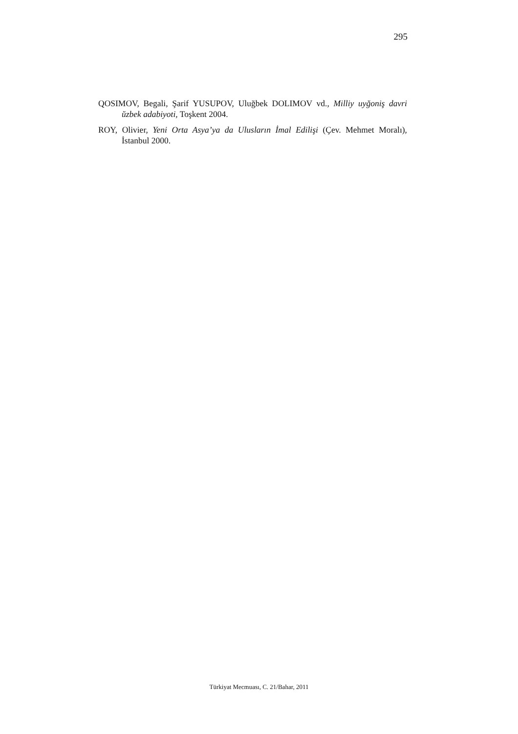295
QOSIMOV, Begali, Şarif YUSUPOV, Uluğbek DOLIMOV vd., Milliy uyğoniş davri ŭzbek adabiyoti, Toşkent 2004.
ROY, Olivier, Yeni Orta Asya’ya da Ulusların İmal Edilişi (Çev. Mehmet Moralı), İstanbul 2000.
Türkiyat Mecmuası, C. 21/Bahar, 2011